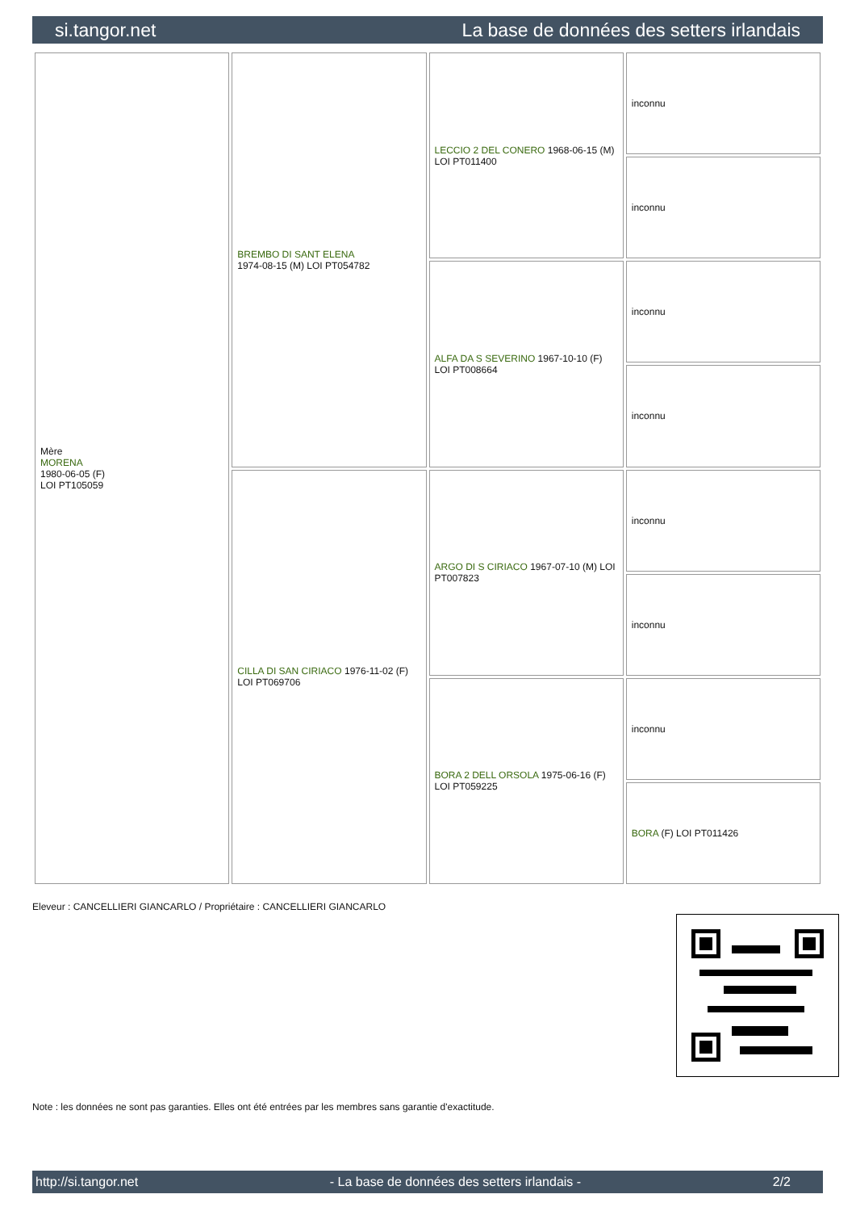si.tangor.net La base de données des setters irlandais
| Mère MORENA 1980-06-05 (F) LOI PT105059 | BREMBO DI SANT ELENA 1974-08-15 (M) LOI PT054782 | LECCIO 2 DEL CONERO 1968-06-15 (M) LOI PT011400 | inconnu |
| | | | inconnu |
| | | ALFA DA S SEVERINO 1967-10-10 (F) LOI PT008664 | inconnu |
| | | | inconnu |
| | CILLA DI SAN CIRIACO 1976-11-02 (F) LOI PT069706 | ARGO DI S CIRIACO 1967-07-10 (M) LOI PT007823 | inconnu |
| | | | inconnu |
| | | BORA 2 DELL ORSOLA 1975-06-16 (F) LOI PT059225 | inconnu |
| | | | BORA (F) LOI PT011426 |
Eleveur : CANCELLIERI GIANCARLO / Propriétaire : CANCELLIERI GIANCARLO
Note : les données ne sont pas garanties. Elles ont été entrées par les membres sans garantie d'exactitude.
http://si.tangor.net - La base de données des setters irlandais - 2/2